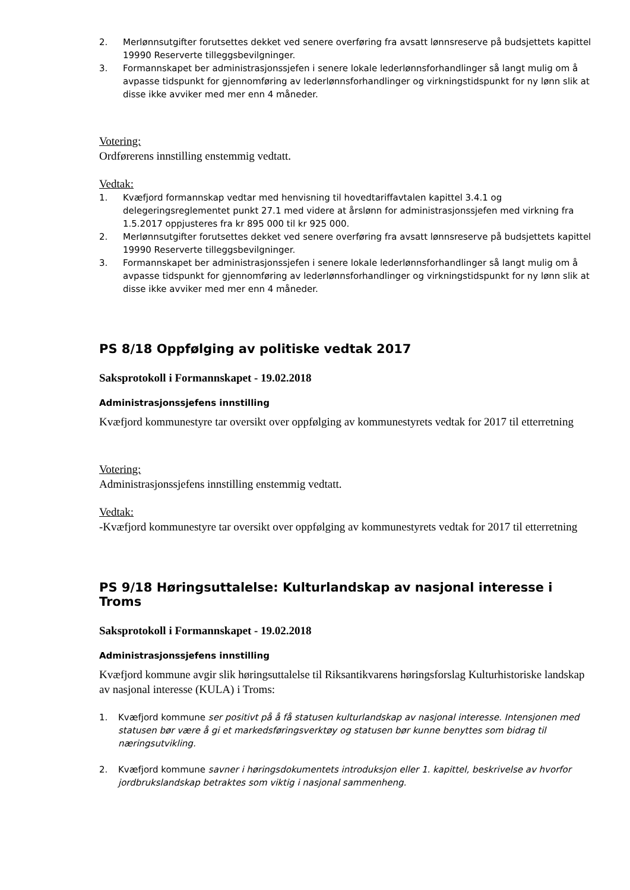2. Merlønnsutgifter forutsettes dekket ved senere overføring fra avsatt lønnsreserve på budsjettets kapittel 19990 Reserverte tilleggsbevilgninger.
3. Formannskapet ber administrasjonssjefen i senere lokale lederlønnsforhandlinger så langt mulig om å avpasse tidspunkt for gjennomføring av lederlønnsforhandlinger og virkningstidspunkt for ny lønn slik at disse ikke avviker med mer enn 4 måneder.
Votering:
Ordførerens innstilling enstemmig vedtatt.
Vedtak:
1. Kvæfjord formannskap vedtar med henvisning til hovedtariffavtalen kapittel 3.4.1 og delegeringsreglementet punkt 27.1 med videre at årslønn for administrasjonssjefen med virkning fra 1.5.2017 oppjusteres fra kr 895 000 til kr 925 000.
2. Merlønnsutgifter forutsettes dekket ved senere overføring fra avsatt lønnsreserve på budsjettets kapittel 19990 Reserverte tilleggsbevilgninger.
3. Formannskapet ber administrasjonssjefen i senere lokale lederlønnsforhandlinger så langt mulig om å avpasse tidspunkt for gjennomføring av lederlønnsforhandlinger og virkningstidspunkt for ny lønn slik at disse ikke avviker med mer enn 4 måneder.
PS 8/18 Oppfølging av politiske vedtak 2017
Saksprotokoll i Formannskapet - 19.02.2018
Administrasjonssjefens innstilling
Kvæfjord kommunestyre tar oversikt over oppfølging av kommunestyrets vedtak for 2017 til etterretning
Votering:
Administrasjonssjefens innstilling enstemmig vedtatt.
Vedtak:
-Kvæfjord kommunestyre tar oversikt over oppfølging av kommunestyrets vedtak for 2017 til etterretning
PS 9/18 Høringsuttalelse: Kulturlandskap av nasjonal interesse i Troms
Saksprotokoll i Formannskapet - 19.02.2018
Administrasjonssjefens innstilling
Kvæfjord kommune avgir slik høringsuttalelse til Riksantikvarens høringsforslag Kulturhistoriske landskap av nasjonal interesse (KULA) i Troms:
1. Kvæfjord kommune ser positivt på å få statusen kulturlandskap av nasjonal interesse. Intensjonen med statusen bør være å gi et markedsføringsverktøy og statusen bør kunne benyttes som bidrag til næringsutvikling.
2. Kvæfjord kommune savner i høringsdokumentets introduksjon eller 1. kapittel, beskrivelse av hvorfor jordbrukslandskap betraktes som viktig i nasjonal sammenheng.